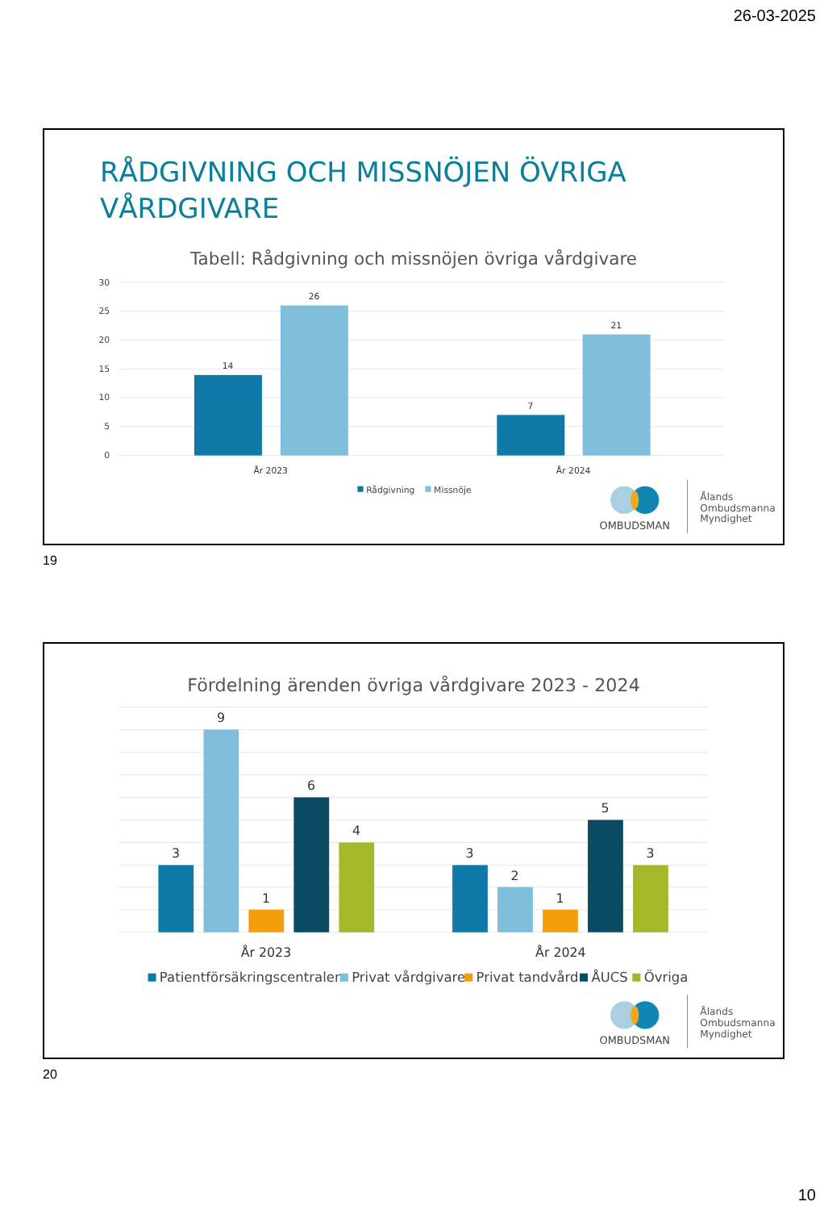26-03-2025
RÅDGIVNING OCH MISSNÖJEN ÖVRIGA
VÅRDGIVARE
Tabell: Rådgivning och missnöjen övriga vårdgivare
30
25
20
15
10
5
0
14
26
7
21
År 2023
År 2024
Rådgivning
Missnöje
OMBUDSMAN
Ålands
Ombudsmanna
Myndighet
19
Fördelning ärenden övriga vårdgivare 2023 - 2024
3
9
1
6
4
3
2
1
5
3
År 2023
År 2024
Patientförsäkringscentralen
Privat vårdgivare
Privat tandvård
ÅUCS
Övriga
OMBUDSMAN
Ålands
Ombudsmanna
Myndighet
20
10